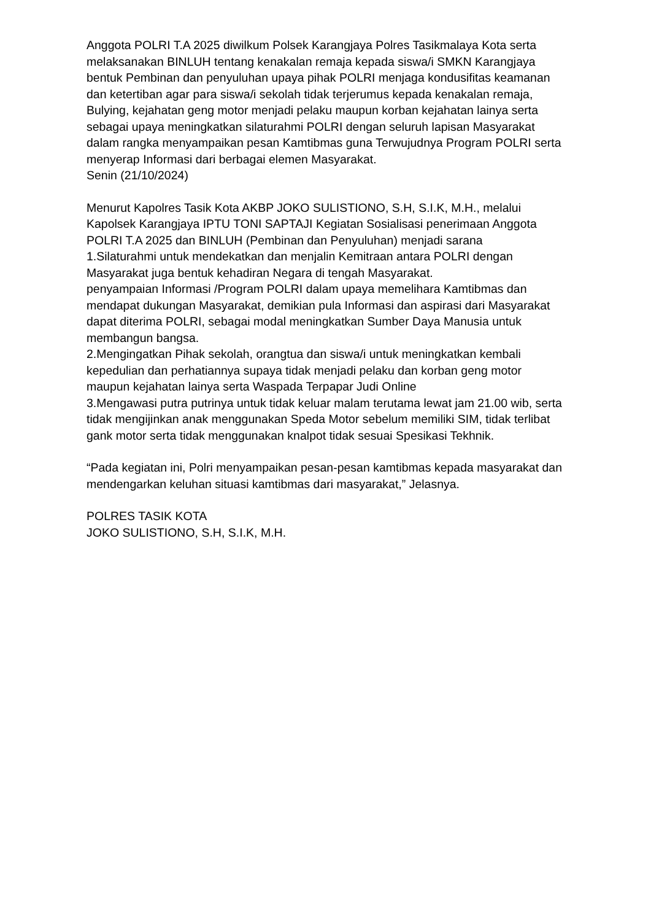Anggota POLRI T.A 2025 diwilkum Polsek Karangjaya Polres Tasikmalaya Kota serta melaksanakan BINLUH tentang kenakalan remaja kepada siswa/i SMKN Karangjaya bentuk Pembinan dan penyuluhan upaya pihak POLRI menjaga kondusifitas keamanan dan ketertiban agar para siswa/i sekolah tidak terjerumus kepada kenakalan remaja, Bulying, kejahatan geng motor menjadi pelaku maupun korban kejahatan lainya serta sebagai upaya meningkatkan silaturahmi POLRI dengan seluruh lapisan Masyarakat dalam rangka menyampaikan pesan Kamtibmas guna Terwujudnya Program POLRI serta menyerap Informasi dari berbagai elemen Masyarakat.
Senin (21/10/2024)
Menurut Kapolres Tasik Kota AKBP JOKO SULISTIONO, S.H, S.I.K, M.H., melalui Kapolsek Karangjaya IPTU TONI SAPTAJI Kegiatan Sosialisasi penerimaan Anggota POLRI T.A 2025 dan BINLUH (Pembinan dan Penyuluhan) menjadi sarana
1.Silaturahmi untuk mendekatkan dan menjalin Kemitraan antara POLRI dengan Masyarakat juga bentuk kehadiran Negara di tengah Masyarakat.
penyampaian Informasi /Program POLRI dalam upaya memelihara Kamtibmas dan mendapat dukungan Masyarakat, demikian pula Informasi dan aspirasi dari Masyarakat dapat diterima POLRI, sebagai modal meningkatkan Sumber Daya Manusia untuk membangun bangsa.
2.Mengingatkan Pihak sekolah, orangtua dan siswa/i untuk meningkatkan kembali kepedulian dan perhatiannya supaya tidak menjadi pelaku dan korban geng motor maupun kejahatan lainya serta Waspada Terpapar Judi Online
3.Mengawasi putra putrinya untuk tidak keluar malam terutama lewat jam 21.00 wib, serta tidak mengijinkan anak menggunakan Speda Motor sebelum memiliki SIM, tidak terlibat gank motor serta tidak menggunakan knalpot tidak sesuai Spesikasi Tekhnik.
“Pada kegiatan ini, Polri menyampaikan pesan-pesan kamtibmas kepada masyarakat dan mendengarkan keluhan situasi kamtibmas dari masyarakat,” Jelasnya.
POLRES TASIK KOTA
JOKO SULISTIONO, S.H, S.I.K, M.H.